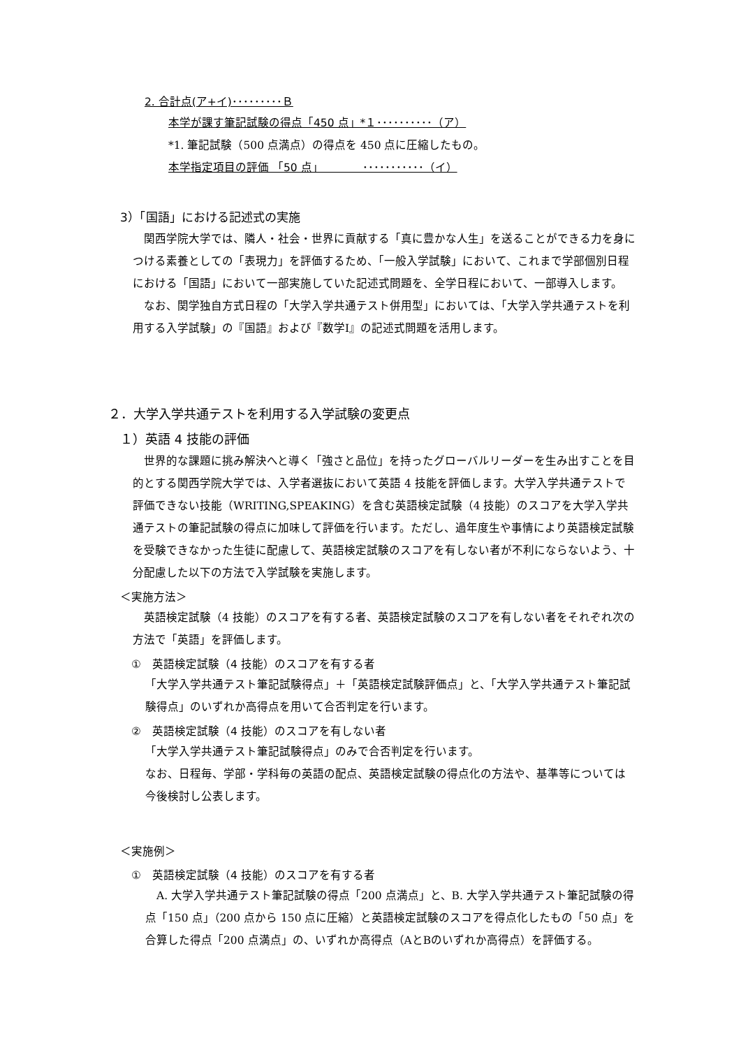2. 合計点(ア+イ)･････････Ｂ
本学が課す筆記試験の得点「450 点」*１･･････････（ア）
*1. 筆記試験（500 点満点）の得点を 450 点に圧縮したもの。
本学指定項目の評価 「50 点」　　　　･･･････････（イ）
3）「国語」における記述式の実施
　関西学院大学では、隣人・社会・世界に貢献する「真に豊かな人生」を送ることができる力を身につける素養としての「表現力」を評価するため、「一般入学試験」において、これまで学部個別日程における「国語」において一部実施していた記述式問題を、全学日程において、一部導入します。
　なお、関学独自方式日程の「大学入学共通テスト併用型」においては、「大学入学共通テストを利用する入学試験」の『国語』および『数学Ⅰ』の記述式問題を活用します。
２．大学入学共通テストを利用する入学試験の変更点
１）英語 4 技能の評価
　世界的な課題に挑み解決へと導く「強さと品位」を持ったグローバルリーダーを生み出すことを目的とする関西学院大学では、入学者選抜において英語 4 技能を評価します。大学入学共通テストで評価できない技能（WRITING,SPEAKING）を含む英語検定試験（4 技能）のスコアを大学入学共通テストの筆記試験の得点に加味して評価を行います。ただし、過年度生や事情により英語検定試験を受験できなかった生徒に配慮して、英語検定試験のスコアを有しない者が不利にならないよう、十分配慮した以下の方法で入学試験を実施します。
＜実施方法＞
　英語検定試験（4 技能）のスコアを有する者、英語検定試験のスコアを有しない者をそれぞれ次の方法で「英語」を評価します。
①　英語検定試験（4 技能）のスコアを有する者
「大学入学共通テスト筆記試験得点」＋「英語検定試験評価点」と、「大学入学共通テスト筆記試験得点」のいずれか高得点を用いて合否判定を行います。
②　英語検定試験（4 技能）のスコアを有しない者
「大学入学共通テスト筆記試験得点」のみで合否判定を行います。
なお、日程毎、学部・学科毎の英語の配点、英語検定試験の得点化の方法や、基準等については今後検討し公表します。
＜実施例＞
①　英語検定試験（4 技能）のスコアを有する者
　A. 大学入学共通テスト筆記試験の得点「200 点満点」と、B. 大学入学共通テスト筆記試験の得点「150 点」（200 点から 150 点に圧縮）と英語検定試験のスコアを得点化したもの「50 点」を合算した得点「200 点満点」の、いずれか高得点（AとBのいずれか高得点）を評価する。